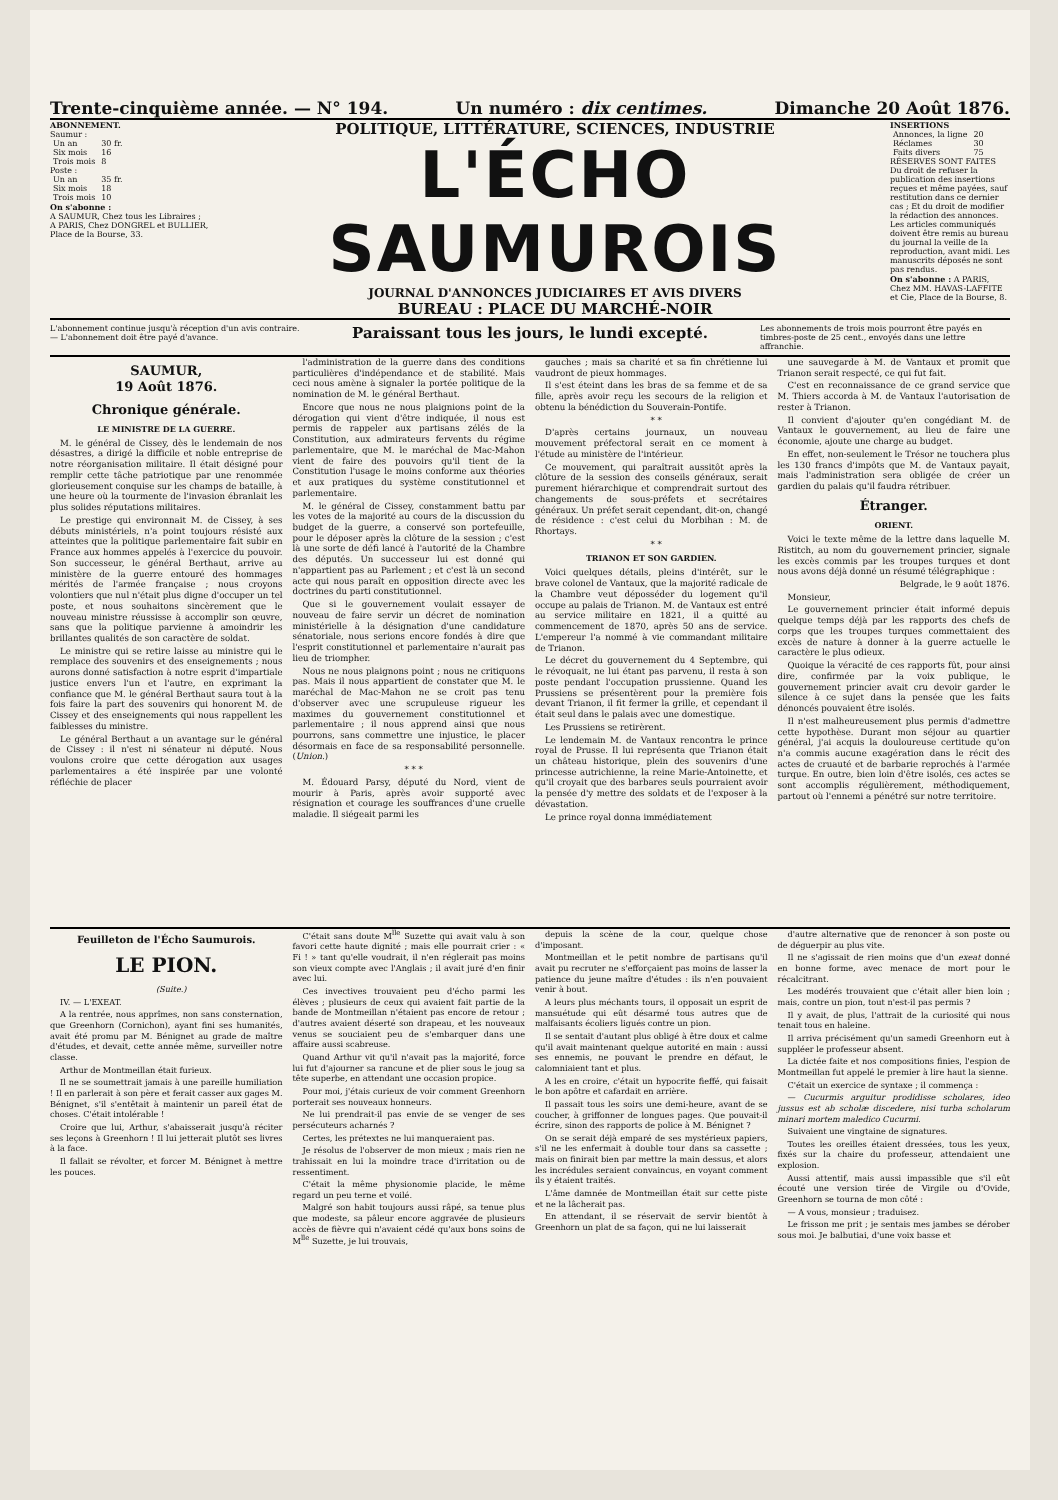Trente-cinquième année. — N° 194. Un numéro : dix centimes. Dimanche 20 Août 1876.
ABONNEMENT.
Saumur :
| Un an | 30 fr. |
| Six mois | 16 |
| Trois mois | 8 |
Poste :
| Un an | 35 fr. |
| Six mois | 18 |
| Trois mois | 10 |
On s'abonne :
A SAUMUR, Chez tous les Libraires ;
A PARIS, Chez DONGREL et BULLIER, Place de la Bourse, 33.
POLITIQUE, LITTÉRATURE, SCIENCES, INDUSTRIE
L'ÉCHO SAUMUROIS
JOURNAL D'ANNONCES JUDICIAIRES ET AVIS DIVERS
BUREAU : PLACE DU MARCHÉ-NOIR
INSERTIONS
| Annonces, la ligne | 20 |
| Réclames | 30 |
| Faits divers | 75 |
RÉSERVES SONT FAITES Du droit de refuser la publication des insertions reçues et même payées, sauf restitution dans ce dernier cas ; Et du droit de modifier la rédaction des annonces. Les articles communiqués doivent être remis au bureau du journal la veille de la reproduction, avant midi. Les manuscrits déposés ne sont pas rendus.
On s'abonne : A PARIS, Chez MM. HAVAS-LAFFITE et Cie, Place de la Bourse, 8.
L'abonnement continue jusqu'à réception d'un avis contraire. — L'abonnement doit être payé d'avance.
Paraissant tous les jours, le lundi excepté.
Les abonnements de trois mois pourront être payés en timbres-poste de 25 cent., envoyés dans une lettre affranchie.
SAUMUR,
19 Août 1876.
Chronique générale.
LE MINISTRE DE LA GUERRE.
M. le général de Cissey, dès le lendemain de nos désastres, a dirigé la difficile et noble entreprise de notre réorganisation militaire. Il était désigné pour remplir cette tâche patriotique par une renommée glorieusement conquise sur les champs de bataille, à une heure où la tourmente de l'invasion ébranlait les plus solides réputations militaires.
Le prestige qui environnait M. de Cissey, à ses débuts ministériels, n'a point toujours résisté aux atteintes que la politique parlementaire fait subir en France aux hommes appelés à l'exercice du pouvoir. Son successeur, le général Berthaut, arrive au ministère de la guerre entouré des hommages mérités de l'armée française ; nous croyons volontiers que nul n'était plus digne d'occuper un tel poste, et nous souhaitons sincèrement que le nouveau ministre réussisse à accomplir son œuvre, sans que la politique parvienne à amoindrir les brillantes qualités de son caractère de soldat.
Le ministre qui se retire laisse au ministre qui le remplace des souvenirs et des enseignements ; nous aurons donné satisfaction à notre esprit d'impartiale justice envers l'un et l'autre, en exprimant la confiance que M. le général Berthaut saura tout à la fois faire la part des souvenirs qui honorent M. de Cissey et des enseignements qui nous rappellent les faiblesses du ministre.
Le général Berthaut a un avantage sur le général de Cissey : il n'est ni sénateur ni député. Nous voulons croire que cette dérogation aux usages parlementaires a été inspirée par une volonté réfléchie de placer
l'administration de la guerre dans des conditions particulières d'indépendance et de stabilité. Mais ceci nous amène à signaler la portée politique de la nomination de M. le général Berthaut.
Encore que nous ne nous plaignions point de la dérogation qui vient d'être indiquée, il nous est permis de rappeler aux partisans zélés de la Constitution, aux admirateurs fervents du régime parlementaire, que M. le maréchal de Mac-Mahon vient de faire des pouvoirs qu'il tient de la Constitution l'usage le moins conforme aux théories et aux pratiques du système constitutionnel et parlementaire.
M. le général de Cissey, constamment battu par les votes de la majorité au cours de la discussion du budget de la guerre, a conservé son portefeuille, pour le déposer après la clôture de la session ; c'est là une sorte de défi lancé à l'autorité de la Chambre des députés. Un successeur lui est donné qui n'appartient pas au Parlement ; et c'est là un second acte qui nous paraît en opposition directe avec les doctrines du parti constitutionnel.
Que si le gouvernement voulait essayer de nouveau de faire servir un décret de nomination ministérielle à la désignation d'une candidature sénatoriale, nous serions encore fondés à dire que l'esprit constitutionnel et parlementaire n'aurait pas lieu de triompher.
Nous ne nous plaignons point ; nous ne critiquons pas. Mais il nous appartient de constater que M. le maréchal de Mac-Mahon ne se croit pas tenu d'observer avec une scrupuleuse rigueur les maximes du gouvernement constitutionnel et parlementaire ; il nous apprend ainsi que nous pourrons, sans commettre une injustice, le placer désormais en face de sa responsabilité personnelle. (Union.)
* * *
M. Édouard Parsy, député du Nord, vient de mourir à Paris, après avoir supporté avec résignation et courage les souffrances d'une cruelle maladie. Il siégeait parmi les
gauches ; mais sa charité et sa fin chrétienne lui vaudront de pieux hommages.
Il s'est éteint dans les bras de sa femme et de sa fille, après avoir reçu les secours de la religion et obtenu la bénédiction du Souverain-Pontife.
* *
D'après certains journaux, un nouveau mouvement préfectoral serait en ce moment à l'étude au ministère de l'intérieur.
Ce mouvement, qui paraîtrait aussitôt après la clôture de la session des conseils généraux, serait purement hiérarchique et comprendrait surtout des changements de sous-préfets et secrétaires généraux. Un préfet serait cependant, dit-on, changé de résidence : c'est celui du Morbihan : M. de Rhortays.
* *
TRIANON ET SON GARDIEN.
Voici quelques détails, pleins d'intérêt, sur le brave colonel de Vantaux, que la majorité radicale de la Chambre veut déposséder du logement qu'il occupe au palais de Trianon. M. de Vantaux est entré au service militaire en 1821, il a quitté au commencement de 1870, après 50 ans de service. L'empereur l'a nommé à vie commandant militaire de Trianon.
Le décret du gouvernement du 4 Septembre, qui le révoquait, ne lui étant pas parvenu, il resta à son poste pendant l'occupation prussienne. Quand les Prussiens se présentèrent pour la première fois devant Trianon, il fit fermer la grille, et cependant il était seul dans le palais avec une domestique.
Les Prussiens se retirèrent.
Le lendemain M. de Vantaux rencontra le prince royal de Prusse. Il lui représenta que Trianon était un château historique, plein des souvenirs d'une princesse autrichienne, la reine Marie-Antoinette, et qu'il croyait que des barbares seuls pourraient avoir la pensée d'y mettre des soldats et de l'exposer à la dévastation.
Le prince royal donna immédiatement
une sauvegarde à M. de Vantaux et promit que Trianon serait respecté, ce qui fut fait.
C'est en reconnaissance de ce grand service que M. Thiers accorda à M. de Vantaux l'autorisation de rester à Trianon.
Il convient d'ajouter qu'en congédiant M. de Vantaux le gouvernement, au lieu de faire une économie, ajoute une charge au budget.
En effet, non-seulement le Trésor ne touchera plus les 130 francs d'impôts que M. de Vantaux payait, mais l'administration sera obligée de créer un gardien du palais qu'il faudra rétribuer.
Étranger.
ORIENT.
Voici le texte même de la lettre dans laquelle M. Ristitch, au nom du gouvernement princier, signale les excès commis par les troupes turques et dont nous avons déjà donné un résumé télégraphique :
Belgrade, le 9 août 1876.
Monsieur,
Le gouvernement princier était informé depuis quelque temps déjà par les rapports des chefs de corps que les troupes turques commettaient des excès de nature à donner à la guerre actuelle le caractère le plus odieux.
Quoique la véracité de ces rapports fût, pour ainsi dire, confirmée par la voix publique, le gouvernement princier avait cru devoir garder le silence à ce sujet dans la pensée que les faits dénoncés pouvaient être isolés.
Il n'est malheureusement plus permis d'admettre cette hypothèse. Durant mon séjour au quartier général, j'ai acquis la douloureuse certitude qu'on n'a commis aucune exagération dans le récit des actes de cruauté et de barbarie reprochés à l'armée turque. En outre, bien loin d'être isolés, ces actes se sont accomplis régulièrement, méthodiquement, partout où l'ennemi a pénétré sur notre territoire.
Feuilleton de l'Écho Saumurois.
LE PION.
(Suite.)
IV. — L'EXEAT.
A la rentrée, nous apprîmes, non sans consternation, que Greenhorn (Cornichon), ayant fini ses humanités, avait été promu par M. Bénignet au grade de maître d'études, et devait, cette année même, surveiller notre classe.
Arthur de Montmeillan était furieux.
Il ne se soumettrait jamais à une pareille humiliation ! Il en parlerait à son père et ferait casser aux gages M. Bénignet, s'il s'entêtait à maintenir un pareil état de choses. C'était intolérable !
Croire que lui, Arthur, s'abaisserait jusqu'à réciter ses leçons à Greenhorn ! Il lui jetterait plutôt ses livres à la face.
Il fallait se révolter, et forcer M. Bénignet à mettre les pouces.
C'était sans doute M<sup>lle</sup> Suzette qui avait valu à son favori cette haute dignité ; mais elle pourrait crier : « Fi ! » tant qu'elle voudrait, il n'en réglerait pas moins son vieux compte avec l'Anglais ; il avait juré d'en finir avec lui.
Ces invectives trouvaient peu d'écho parmi les élèves ; plusieurs de ceux qui avaient fait partie de la bande de Montmeillan n'étaient pas encore de retour ; d'autres avaient déserté son drapeau, et les nouveaux venus se souciaient peu de s'embarquer dans une affaire aussi scabreuse.
Quand Arthur vit qu'il n'avait pas la majorité, force lui fut d'ajourner sa rancune et de plier sous le joug sa tête superbe, en attendant une occasion propice.
Pour moi, j'étais curieux de voir comment Greenhorn porterait ses nouveaux honneurs.
Ne lui prendrait-il pas envie de se venger de ses persécuteurs acharnés ?
Certes, les prétextes ne lui manqueraient pas.
Je résolus de l'observer de mon mieux ; mais rien ne trahissait en lui la moindre trace d'irritation ou de ressentiment.
C'était la même physionomie placide, le même regard un peu terne et voilé.
Malgré son habit toujours aussi râpé, sa tenue plus que modeste, sa pâleur encore aggravée de plusieurs accès de fièvre qui n'avaient cédé qu'aux bons soins de M<sup>lle</sup> Suzette, je lui trouvais,
depuis la scène de la cour, quelque chose d'imposant.
Montmeillan et le petit nombre de partisans qu'il avait pu recruter ne s'efforçaient pas moins de lasser la patience du jeune maître d'études : ils n'en pouvaient venir à bout.
A leurs plus méchants tours, il opposait un esprit de mansuétude qui eût désarmé tous autres que de malfaisants écoliers ligués contre un pion.
Il se sentait d'autant plus obligé à être doux et calme qu'il avait maintenant quelque autorité en main : aussi ses ennemis, ne pouvant le prendre en défaut, le calomniaient tant et plus.
A les en croire, c'était un hypocrite fieffé, qui faisait le bon apôtre et cafardait en arrière.
Il passait tous les soirs une demi-heure, avant de se coucher, à griffonner de longues pages. Que pouvait-il écrire, sinon des rapports de police à M. Bénignet ?
On se serait déjà emparé de ses mystérieux papiers, s'il ne les enfermait à double tour dans sa cassette ; mais on finirait bien par mettre la main dessus, et alors les incrédules seraient convaincus, en voyant comment ils y étaient traités.
L'âme damnée de Montmeillan était sur cette piste et ne la lâcherait pas.
En attendant, il se réservait de servir bientôt à Greenhorn un plat de sa façon, qui ne lui laisserait
d'autre alternative que de renoncer à son poste ou de déguerpir au plus vite.
Il ne s'agissait de rien moins que d'un exeat donné en bonne forme, avec menace de mort pour le récalcitrant.
Les modérés trouvaient que c'était aller bien loin ; mais, contre un pion, tout n'est-il pas permis ?
Il y avait, de plus, l'attrait de la curiosité qui nous tenait tous en haleine.
Il arriva précisément qu'un samedi Greenhorn eut à suppléer le professeur absent.
La dictée faite et nos compositions finies, l'espion de Montmeillan fut appelé le premier à lire haut la sienne.
C'était un exercice de syntaxe ; il commença :
— Cucurmis arguitur prodidisse scholares, ideo jussus est ab scholæ discedere, nisi turba scholarum minari mortem maledico Cucurmi.
Suivaient une vingtaine de signatures.
Toutes les oreilles étaient dressées, tous les yeux, fixés sur la chaire du professeur, attendaient une explosion.
Aussi attentif, mais aussi impassible que s'il eût écouté une version tirée de Virgile ou d'Ovide, Greenhorn se tourna de mon côté :
— A vous, monsieur ; traduisez.
Le frisson me prit ; je sentais mes jambes se dérober sous moi. Je balbutiai, d'une voix basse et